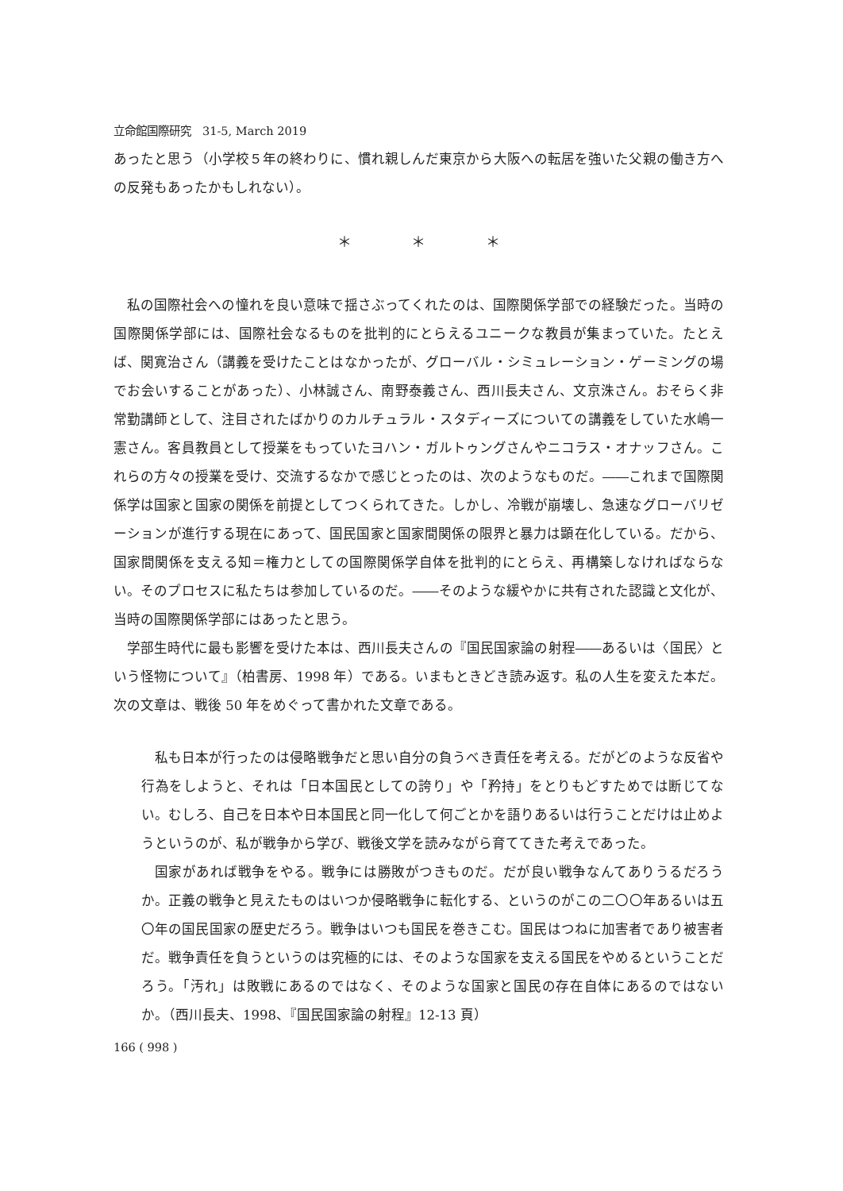立命館国際研究　31-5, March 2019
あったと思う（小学校５年の終わりに、慣れ親しんだ東京から大阪への転居を強いた父親の働き方への反発もあったかもしれない）。
＊ ＊ ＊
私の国際社会への憧れを良い意味で揺さぶってくれたのは、国際関係学部での経験だった。当時の国際関係学部には、国際社会なるものを批判的にとらえるユニークな教員が集まっていた。たとえば、関寛治さん（講義を受けたことはなかったが、グローバル・シミュレーション・ゲーミングの場でお会いすることがあった）、小林誠さん、南野泰義さん、西川長夫さん、文京洙さん。おそらく非常勤講師として、注目されたばかりのカルチュラル・スタディーズについての講義をしていた水嶋一憲さん。客員教員として授業をもっていたヨハン・ガルトゥングさんやニコラス・オナッフさん。これらの方々の授業を受け、交流するなかで感じとったのは、次のようなものだ。――これまで国際関係学は国家と国家の関係を前提としてつくられてきた。しかし、冷戦が崩壊し、急速なグローバリゼーションが進行する現在にあって、国民国家と国家間関係の限界と暴力は顕在化している。だから、国家間関係を支える知＝権力としての国際関係学自体を批判的にとらえ、再構築しなければならない。そのプロセスに私たちは参加しているのだ。――そのような緩やかに共有された認識と文化が、当時の国際関係学部にはあったと思う。
学部生時代に最も影響を受けた本は、西川長夫さんの『国民国家論の射程――あるいは〈国民〉という怪物について』（柏書房、1998 年）である。いまもときどき読み返す。私の人生を変えた本だ。次の文章は、戦後 50 年をめぐって書かれた文章である。
私も日本が行ったのは侵略戦争だと思い自分の負うべき責任を考える。だがどのような反省や行為をしようと、それは「日本国民としての誇り」や「矜持」をとりもどすためでは断じてない。むしろ、自己を日本や日本国民と同一化して何ごとかを語りあるいは行うことだけは止めようというのが、私が戦争から学び、戦後文学を読みながら育ててきた考えであった。
国家があれば戦争をやる。戦争には勝敗がつきものだ。だが良い戦争なんてありうるだろうか。正義の戦争と見えたものはいつか侵略戦争に転化する、というのがこの二〇〇年あるいは五〇年の国民国家の歴史だろう。戦争はいつも国民を巻きこむ。国民はつねに加害者であり被害者だ。戦争責任を負うというのは究極的には、そのような国家を支える国民をやめるということだろう。「汚れ」は敗戦にあるのではなく、そのような国家と国民の存在自体にあるのではないか。（西川長夫、1998、『国民国家論の射程』12-13 頁）
166 ( 998 )